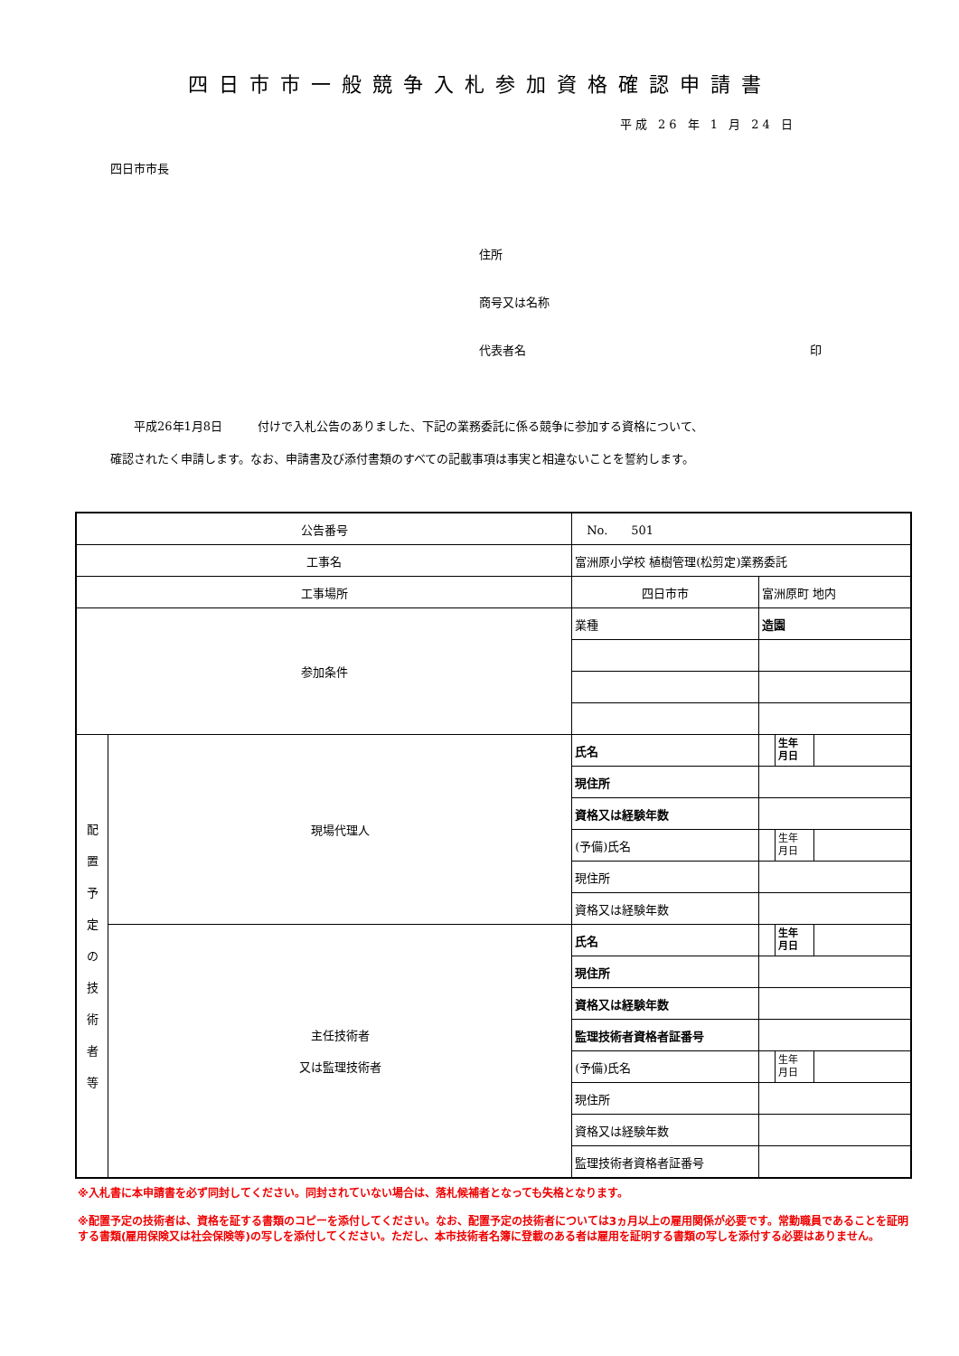四日市市一般競争入札参加資格確認申請書
平成 26 年 1 月 24 日
四日市市長
住所
商号又は名称
代表者名 印
　　平成26年1月8日　　　付けで入札公告のありました、下記の業務委託に係る競争に参加する資格について、
確認されたく申請します。なお、申請書及び添付書類のすべての記載事項は事実と相違ないことを誓約します。
| 公告番号 | | No. 501 | | | |
| 工事名 | | 富洲原小学校 植樹管理(松剪定)業務委託 | | | |
| 工事場所 | | 四日市市 | 富洲原町 地内 | | |
| 参加条件 | | 業種 | 造園 | | |
| 配 置 予 定 の 技 術 者 等 | 現場代理人 | 氏名 | | 生年 月日 | |
| | | 現住所 | | | |
| | | 資格又は経験年数 | | | |
| | | (予備)氏名 | | 生年 月日 | |
| | | 現住所 | | | |
| | | 資格又は経験年数 | | | |
| | 主任技術者 又は監理技術者 | 氏名 | | 生年 月日 | |
| | | 現住所 | | | |
| | | 資格又は経験年数 | | | |
| | | 監理技術者資格者証番号 | | | |
| | | (予備)氏名 | | 生年 月日 | |
| | | 現住所 | | | |
| | | 資格又は経験年数 | | | |
| | | 監理技術者資格者証番号 | | | |
※入札書に本申請書を必ず同封してください。同封されていない場合は、落札候補者となっても失格となります。
※配置予定の技術者は、資格を証する書類のコピーを添付してください。なお、配置予定の技術者については3ヵ月以上の雇用関係が必要です。常勤職員であることを証明する書類(雇用保険又は社会保険等)の写しを添付してください。ただし、本市技術者名簿に登載のある者は雇用を証明する書類の写しを添付する必要はありません。